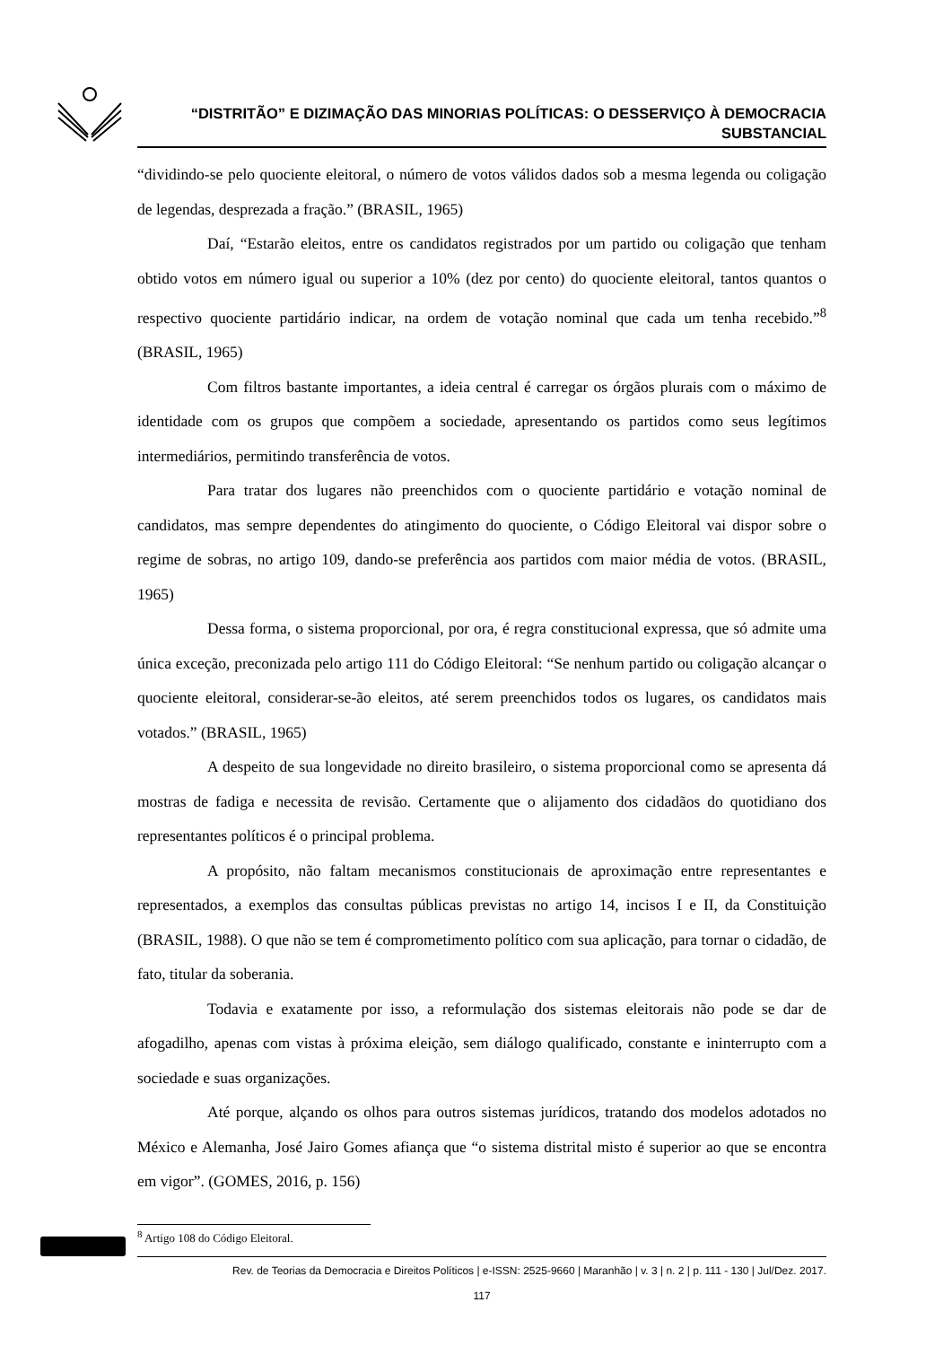“DISTRITÃO” E DIZIMAÇÃO DAS MINORIAS POLÍTICAS: O DESSERVIÇO À DEMOCRACIA
SUBSTANCIAL
“dividindo-se pelo quociente eleitoral, o número de votos válidos dados sob a mesma legenda ou coligação de legendas, desprezada a fração.” (BRASIL, 1965)
Daí, “Estarão eleitos, entre os candidatos registrados por um partido ou coligação que tenham obtido votos em número igual ou superior a 10% (dez por cento) do quociente eleitoral, tantos quantos o respectivo quociente partidário indicar, na ordem de votação nominal que cada um tenha recebido.”<sup>8</sup> (BRASIL, 1965)
Com filtros bastante importantes, a ideia central é carregar os órgãos plurais com o máximo de identidade com os grupos que compõem a sociedade, apresentando os partidos como seus legítimos intermediários, permitindo transferência de votos.
Para tratar dos lugares não preenchidos com o quociente partidário e votação nominal de candidatos, mas sempre dependentes do atingimento do quociente, o Código Eleitoral vai dispor sobre o regime de sobras, no artigo 109, dando-se preferência aos partidos com maior média de votos. (BRASIL, 1965)
Dessa forma, o sistema proporcional, por ora, é regra constitucional expressa, que só admite uma única exceção, preconizada pelo artigo 111 do Código Eleitoral: “Se nenhum partido ou coligação alcançar o quociente eleitoral, considerar-se-ão eleitos, até serem preenchidos todos os lugares, os candidatos mais votados.” (BRASIL, 1965)
A despeito de sua longevidade no direito brasileiro, o sistema proporcional como se apresenta dá mostras de fadiga e necessita de revisão. Certamente que o alijamento dos cidadãos do quotidiano dos representantes políticos é o principal problema.
A propósito, não faltam mecanismos constitucionais de aproximação entre representantes e representados, a exemplos das consultas públicas previstas no artigo 14, incisos I e II, da Constituição (BRASIL, 1988). O que não se tem é comprometimento político com sua aplicação, para tornar o cidadão, de fato, titular da soberania.
Todavia e exatamente por isso, a reformulação dos sistemas eleitorais não pode se dar de afogadilho, apenas com vistas à próxima eleição, sem diálogo qualificado, constante e ininterrupto com a sociedade e suas organizações.
Até porque, alçando os olhos para outros sistemas jurídicos, tratando dos modelos adotados no México e Alemanha, José Jairo Gomes afiança que “o sistema distrital misto é superior ao que se encontra em vigor”. (GOMES, 2016, p. 156)
<sup>8</sup> Artigo 108 do Código Eleitoral.
Rev. de Teorias da Democracia e Direitos Políticos | e-ISSN: 2525-9660 | Maranhão | v. 3 | n. 2 | p. 111 - 130 | Jul/Dez. 2017.
117